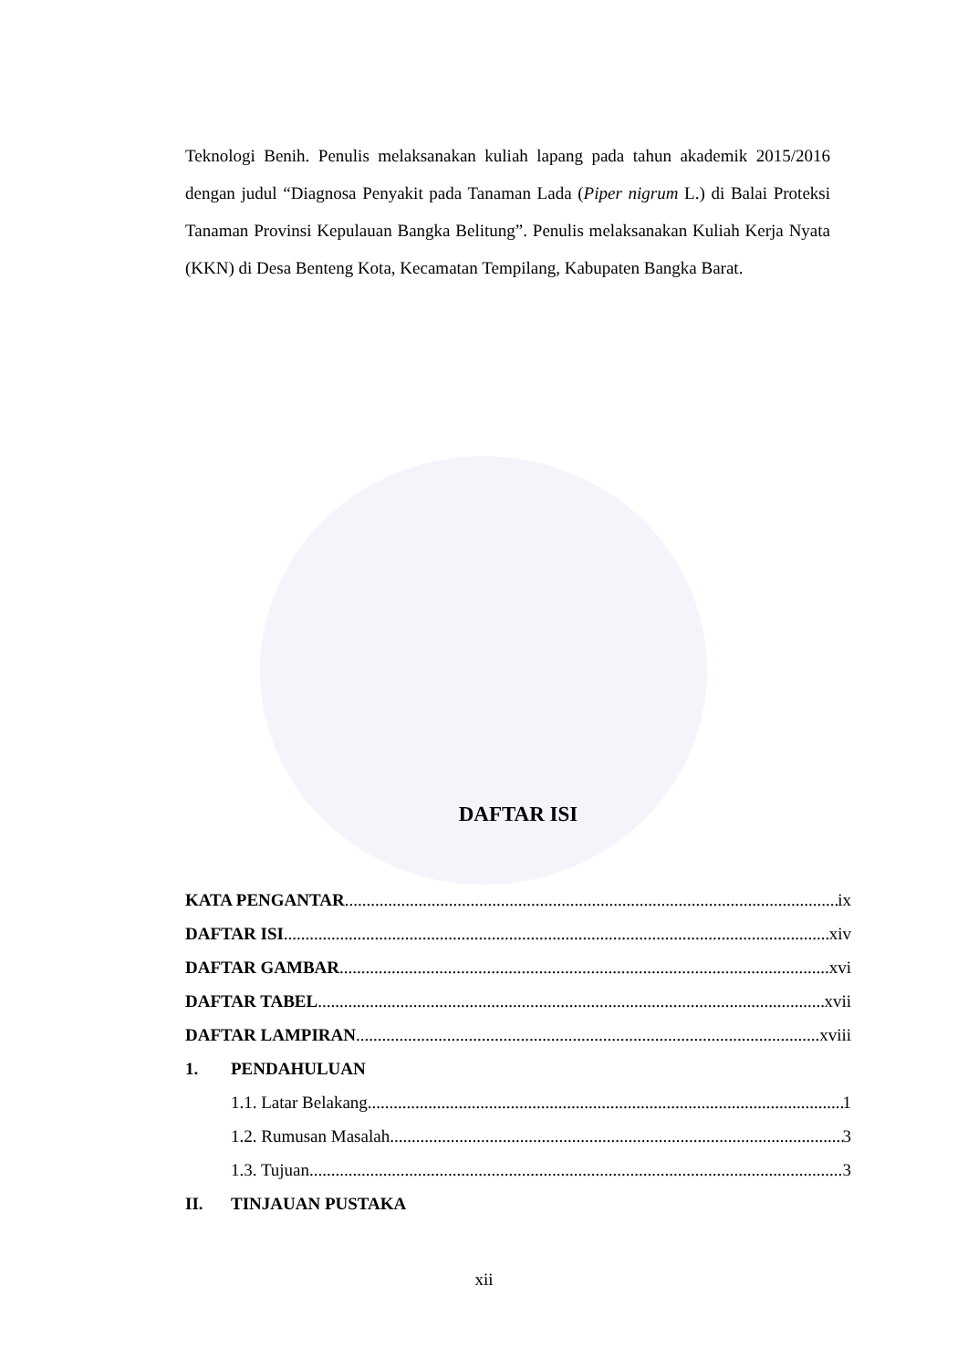Teknologi Benih. Penulis melaksanakan kuliah lapang pada tahun akademik 2015/2016 dengan judul “Diagnosa Penyakit pada Tanaman Lada (Piper nigrum L.) di Balai Proteksi Tanaman Provinsi Kepulauan Bangka Belitung”. Penulis melaksanakan Kuliah Kerja Nyata (KKN) di Desa Benteng Kota, Kecamatan Tempilang, Kabupaten Bangka Barat.
DAFTAR ISI
KATA PENGANTAR ix
DAFTAR ISI xiv
DAFTAR GAMBAR xvi
DAFTAR TABEL xvii
DAFTAR LAMPIRAN xviii
1. PENDAHULUAN
1.1. Latar Belakang 1
1.2. Rumusan Masalah 3
1.3. Tujuan 3
II. TINJAUAN PUSTAKA
xii